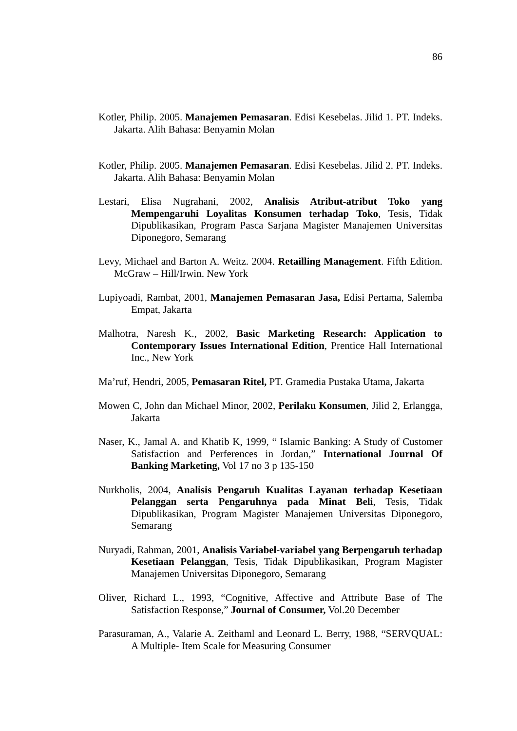86
Kotler, Philip. 2005. Manajemen Pemasaran. Edisi Kesebelas. Jilid 1. PT. Indeks. Jakarta. Alih Bahasa: Benyamin Molan
Kotler, Philip. 2005. Manajemen Pemasaran. Edisi Kesebelas. Jilid 2. PT. Indeks. Jakarta. Alih Bahasa: Benyamin Molan
Lestari, Elisa Nugrahani, 2002, Analisis Atribut-atribut Toko yang Mempengaruhi Loyalitas Konsumen terhadap Toko, Tesis, Tidak Dipublikasikan, Program Pasca Sarjana Magister Manajemen Universitas Diponegoro, Semarang
Levy, Michael and Barton A. Weitz. 2004. Retailling Management. Fifth Edition. McGraw – Hill/Irwin. New York
Lupiyoadi, Rambat, 2001, Manajemen Pemasaran Jasa, Edisi Pertama, Salemba Empat, Jakarta
Malhotra, Naresh K., 2002, Basic Marketing Research: Application to Contemporary Issues International Edition, Prentice Hall International Inc., New York
Ma’ruf, Hendri, 2005, Pemasaran Ritel, PT. Gramedia Pustaka Utama, Jakarta
Mowen C, John dan Michael Minor, 2002, Perilaku Konsumen, Jilid 2, Erlangga, Jakarta
Naser, K., Jamal A. and Khatib K, 1999, “ Islamic Banking: A Study of Customer Satisfaction and Perferences in Jordan,” International Journal Of Banking Marketing, Vol 17 no 3 p 135-150
Nurkholis, 2004, Analisis Pengaruh Kualitas Layanan terhadap Kesetiaan Pelanggan serta Pengaruhnya pada Minat Beli, Tesis, Tidak Dipublikasikan, Program Magister Manajemen Universitas Diponegoro, Semarang
Nuryadi, Rahman, 2001, Analisis Variabel-variabel yang Berpengaruh terhadap Kesetiaan Pelanggan, Tesis, Tidak Dipublikasikan, Program Magister Manajemen Universitas Diponegoro, Semarang
Oliver, Richard L., 1993, “Cognitive, Affective and Attribute Base of The Satisfaction Response,” Journal of Consumer, Vol.20 December
Parasuraman, A., Valarie A. Zeithaml and Leonard L. Berry, 1988, “SERVQUAL: A Multiple- Item Scale for Measuring Consumer